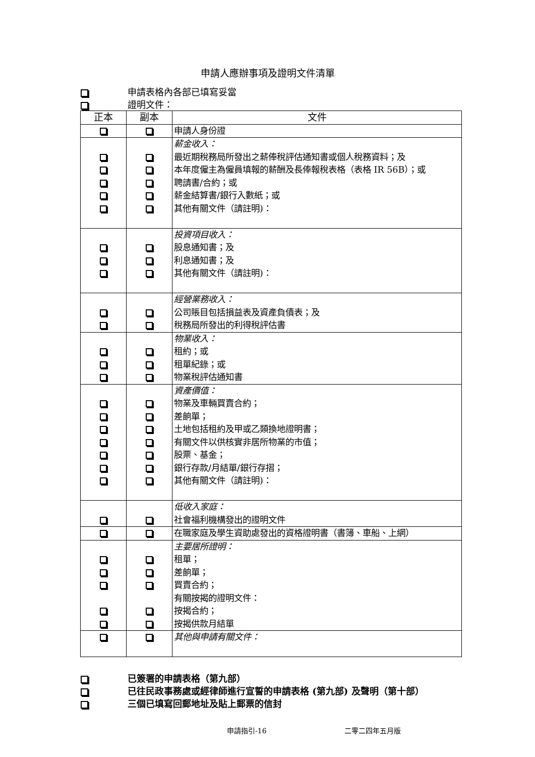申請人應辦事項及證明文件清單
申請表格內各部已填寫妥當
證明文件：
| 正本 | 副本 | 文件 |
| --- | --- | --- |
| | | 申請人身份證 |
| | | 薪金收入： 最近期稅務局所發出之薪俸稅評估通知書或個人稅務資料；及 本年度僱主為僱員填報的薪酬及長俸報稅表格（表格 IR 56B）；或 聘請書/合約；或 薪金結算書/銀行入數紙；或 其他有關文件（請註明)： |
| | | 投資項目收入： 股息通知書；及 利息通知書；及 其他有關文件（請註明)： |
| | | 經營業務收入： 公司賬目包括損益表及資產負債表；及 稅務局所發出的利得稅評估書 |
| | | 物業收入： 租約；或 租單紀錄；或 物業稅評估通知書 |
| | | 資產價值： 物業及車輛買賣合約； 差餉單； 土地包括租約及甲或乙類換地證明書； 有關文件以供核實非居所物業的市值； 股票、基金； 銀行存款/月結單/銀行存摺； 其他有關文件（請註明)： |
| | | 低收入家庭： 社會福利機構發出的證明文件 |
| | | 在職家庭及學生資助處發出的資格證明書（書簿、車船、上網） |
| | | 主要居所證明： 租單； 差餉單； 買賣合約； 有關按揭的證明文件： 按揭合約； 按揭供款月結單 |
| | | 其他與申請有關文件： |
已簽署的申請表格（第九部）
已往民政事務處或經律師進行宣誓的申請表格 (第九部) 及聲明（第十部）
三個已填寫回郵地址及貼上郵票的信封
申請指引-16 二零二四年五月版